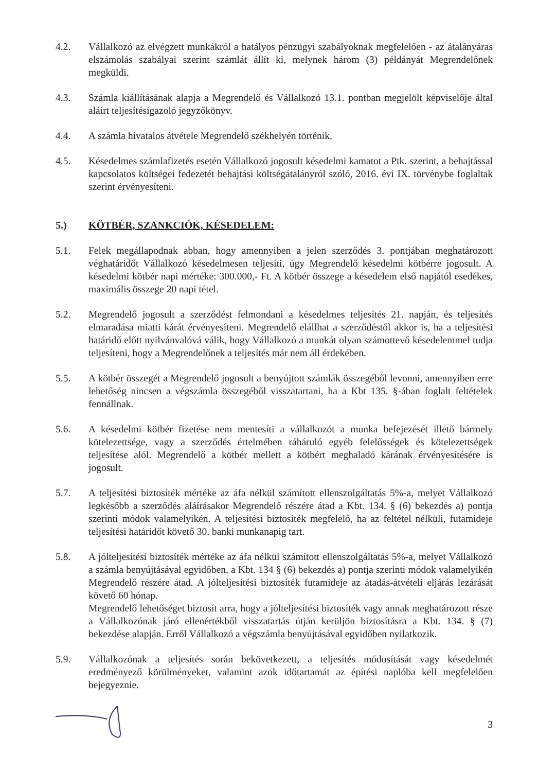4.2. Vállalkozó az elvégzett munkákról a hatályos pénzügyi szabályoknak megfelelően - az átalányáras elszámolás szabályai szerint számlát állít ki, melynek három (3) példányát Megrendelőnek megküldi.
4.3. Számla kiállításának alapja a Megrendelő és Vállalkozó 13.1. pontban megjelölt képviselője által aláírt teljesítésigazoló jegyzőkönyv.
4.4. A számla hivatalos átvétele Megrendelő székhelyén történik.
4.5. Késedelmes számlafizetés esetén Vállalkozó jogosult késedelmi kamatot a Ptk. szerint, a behajtással kapcsolatos költségei fedezetét behajtási költségátalányról szóló, 2016. évi IX. törvénybe foglaltak szerint érvényesíteni.
5.) KÖTBÉR, SZANKCIÓK, KÉSEDELEM:
5.1. Felek megállapodnak abban, hogy amennyiben a jelen szerződés 3. pontjában meghatározott véghatáridőt Vállalkozó késedelmesen teljesíti, úgy Megrendelő késedelmi kötbérre jogosult. A késedelmi kötbér napi mértéke: 300.000,- Ft. A kötbér összege a késedelem első napjától esedékes, maximális összege 20 napi tétel.
5.2. Megrendelő jogosult a szerződést felmondani a késedelmes teljesítés 21. napján, és teljesítés elmaradása miatti kárát érvényesíteni. Megrendelő elállhat a szerződéstől akkor is, ha a teljesítési határidő előtt nyilvánvalóvá válik, hogy Vállalkozó a munkát olyan számottevő késedelemmel tudja teljesíteni, hogy a Megrendelőnek a teljesítés már nem áll érdekében.
5.5. A kötbér összegét a Megrendelő jogosult a benyújtott számlák összegéből levonni, amennyiben erre lehetőség nincsen a végszámla összegéből visszatartani, ha a Kbt 135. §-ában foglalt feltételek fennállnak.
5.6. A késedelmi kötbér fizetése nem mentesíti a vállalkozót a munka befejezését illető bármely kötelezettsége, vagy a szerződés értelmében ráháruló egyéb felelősségek és kötelezettségek teljesítése alól. Megrendelő a kötbér mellett a kötbért meghaladó kárának érvényesítésére is jogosult.
5.7. A teljesítési biztosíték mértéke az áfa nélkül számított ellenszolgáltatás 5%-a, melyet Vállalkozó legkésőbb a szerződés aláírásakor Megrendelő részére átad a Kbt. 134. § (6) bekezdés a) pontja szerinti módok valamelyikén. A teljesítési biztosíték megfelelő, ha az feltétel nélküli, futamideje teljesítési határidőt követő 30. banki munkanapig tart.
5.8. A jólteljesítési biztosíték mértéke az áfa nélkül számított ellenszolgáltatás 5%-a, melyet Vállalkozó a számla benyújtásával egyidőben, a Kbt. 134 § (6) bekezdés a) pontja szerinti módok valamelyikén Megrendelő részére átad. A jólteljesítési biztosíték futamideje az átadás-átvételi eljárás lezárását követő 60 hónap.
Megrendelő lehetőséget biztosít arra, hogy a jólteljesítési biztosíték vagy annak meghatározott része a Vállalkozónak járó ellenértékből visszatartás útján kerüljön biztosításra a Kbt. 134. § (7) bekezdése alapján. Erről Vállalkozó a végszámla benyújtásával egyidőben nyilatkozik.
5.9. Vállalkozónak a teljesítés során bekövetkezett, a teljesítés módosítását vagy késedelmét eredményező körülményeket, valamint azok időtartamát az építési naplóba kell megfelelően bejegyeznie.
3